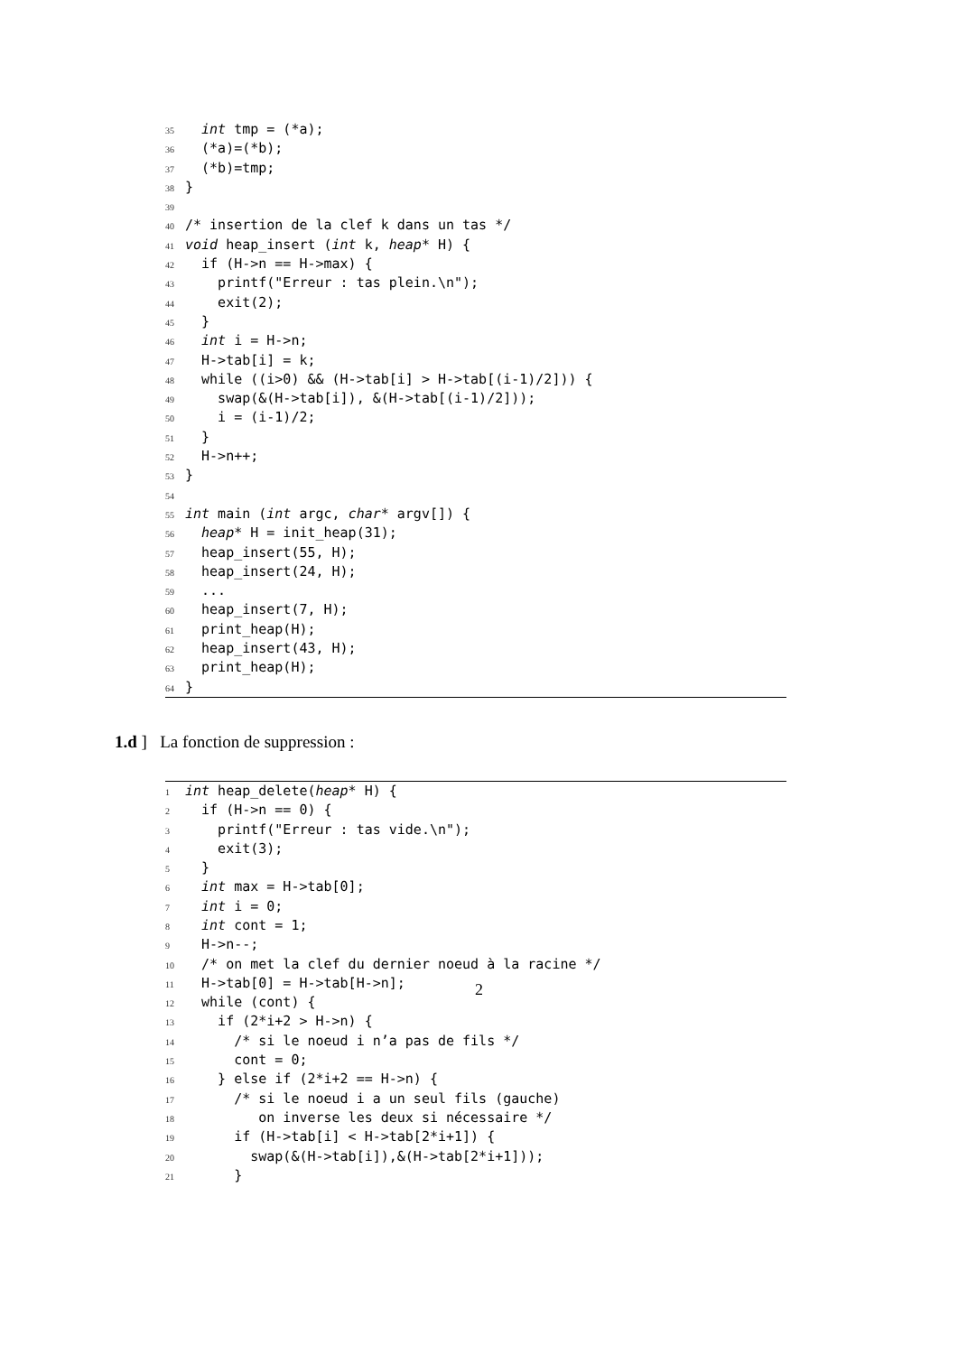35 int tmp = (*a);
36 (*a)=(*b);
37 (*b)=tmp;
38 }
39
40 /* insertion de la clef k dans un tas */
41 void heap_insert (int k, heap* H) {
42 if (H->n == H->max) {
43 printf("Erreur : tas plein.\n");
44 exit(2);
45 }
46 int i = H->n;
47 H->tab[i] = k;
48 while ((i>0) && (H->tab[i] > H->tab[(i-1)/2])) {
49 swap(&(H->tab[i]), &(H->tab[(i-1)/2]));
50 i = (i-1)/2;
51 }
52 H->n++;
53 }
54
55 int main (int argc, char* argv[]) {
56 heap* H = init_heap(31);
57 heap_insert(55, H);
58 heap_insert(24, H);
59 ...
60 heap_insert(7, H);
61 print_heap(H);
62 heap_insert(43, H);
63 print_heap(H);
64 }
1.d ] La fonction de suppression :
1 int heap_delete(heap* H) {
2 if (H->n == 0) {
3 printf("Erreur : tas vide.\n");
4 exit(3);
5 }
6 int max = H->tab[0];
7 int i = 0;
8 int cont = 1;
9 H->n--;
10 /* on met la clef du dernier noeud à la racine */
11 H->tab[0] = H->tab[H->n];
12 while (cont) {
13 if (2*i+2 > H->n) {
14 /* si le noeud i n’a pas de fils */
15 cont = 0;
16 } else if (2*i+2 == H->n) {
17 /* si le noeud i a un seul fils (gauche)
18 on inverse les deux si nécessaire */
19 if (H->tab[i] < H->tab[2*i+1]) {
20 swap(&(H->tab[i]),&(H->tab[2*i+1]));
21 }
2